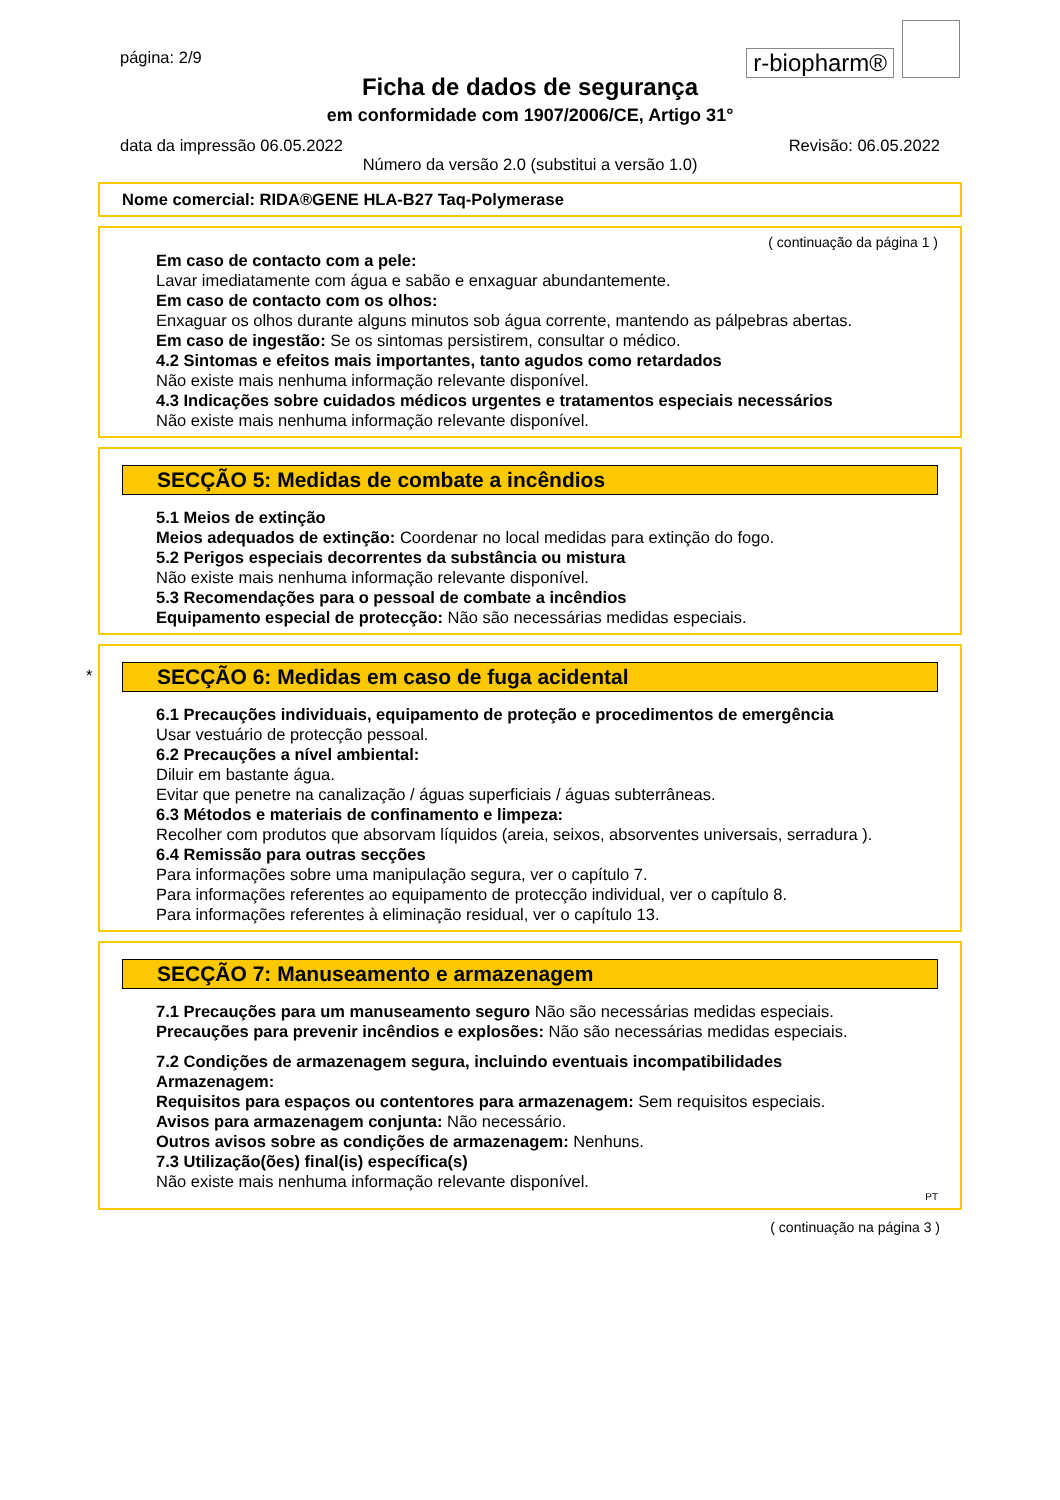r-biopharm®
página: 2/9
Ficha de dados de segurança
em conformidade com 1907/2006/CE, Artigo 31°
data da impressão 06.05.2022 Revisão: 06.05.2022
Número da versão 2.0 (substitui a versão 1.0)
Nome comercial: RIDA®GENE HLA-B27 Taq-Polymerase
( continuação da página 1 )
Em caso de contacto com a pele:
Lavar imediatamente com água e sabão e enxaguar abundantemente.
Em caso de contacto com os olhos:
Enxaguar os olhos durante alguns minutos sob água corrente, mantendo as pálpebras abertas.
Em caso de ingestão: Se os sintomas persistirem, consultar o médico.
4.2 Sintomas e efeitos mais importantes, tanto agudos como retardados
Não existe mais nenhuma informação relevante disponível.
4.3 Indicações sobre cuidados médicos urgentes e tratamentos especiais necessários
Não existe mais nenhuma informação relevante disponível.
SECÇÃO 5: Medidas de combate a incêndios
5.1 Meios de extinção
Meios adequados de extinção: Coordenar no local medidas para extinção do fogo.
5.2 Perigos especiais decorrentes da substância ou mistura
Não existe mais nenhuma informação relevante disponível.
5.3 Recomendações para o pessoal de combate a incêndios
Equipamento especial de protecção: Não são necessárias medidas especiais.
*
SECÇÃO 6: Medidas em caso de fuga acidental
6.1 Precauções individuais, equipamento de proteção e procedimentos de emergência
Usar vestuário de protecção pessoal.
6.2 Precauções a nível ambiental:
Diluir em bastante água.
Evitar que penetre na canalização / águas superficiais / águas subterrâneas.
6.3 Métodos e materiais de confinamento e limpeza:
Recolher com produtos que absorvam líquidos (areia, seixos, absorventes universais, serradura ).
6.4 Remissão para outras secções
Para informações sobre uma manipulação segura, ver o capítulo 7.
Para informações referentes ao equipamento de protecção individual, ver o capítulo 8.
Para informações referentes à eliminação residual, ver o capítulo 13.
SECÇÃO 7: Manuseamento e armazenagem
7.1 Precauções para um manuseamento seguro Não são necessárias medidas especiais.
Precauções para prevenir incêndios e explosões: Não são necessárias medidas especiais.
7.2 Condições de armazenagem segura, incluindo eventuais incompatibilidades
Armazenagem:
Requisitos para espaços ou contentores para armazenagem: Sem requisitos especiais.
Avisos para armazenagem conjunta: Não necessário.
Outros avisos sobre as condições de armazenagem: Nenhuns.
7.3 Utilização(ões) final(is) específica(s)
Não existe mais nenhuma informação relevante disponível.
PT
( continuação na página 3 )